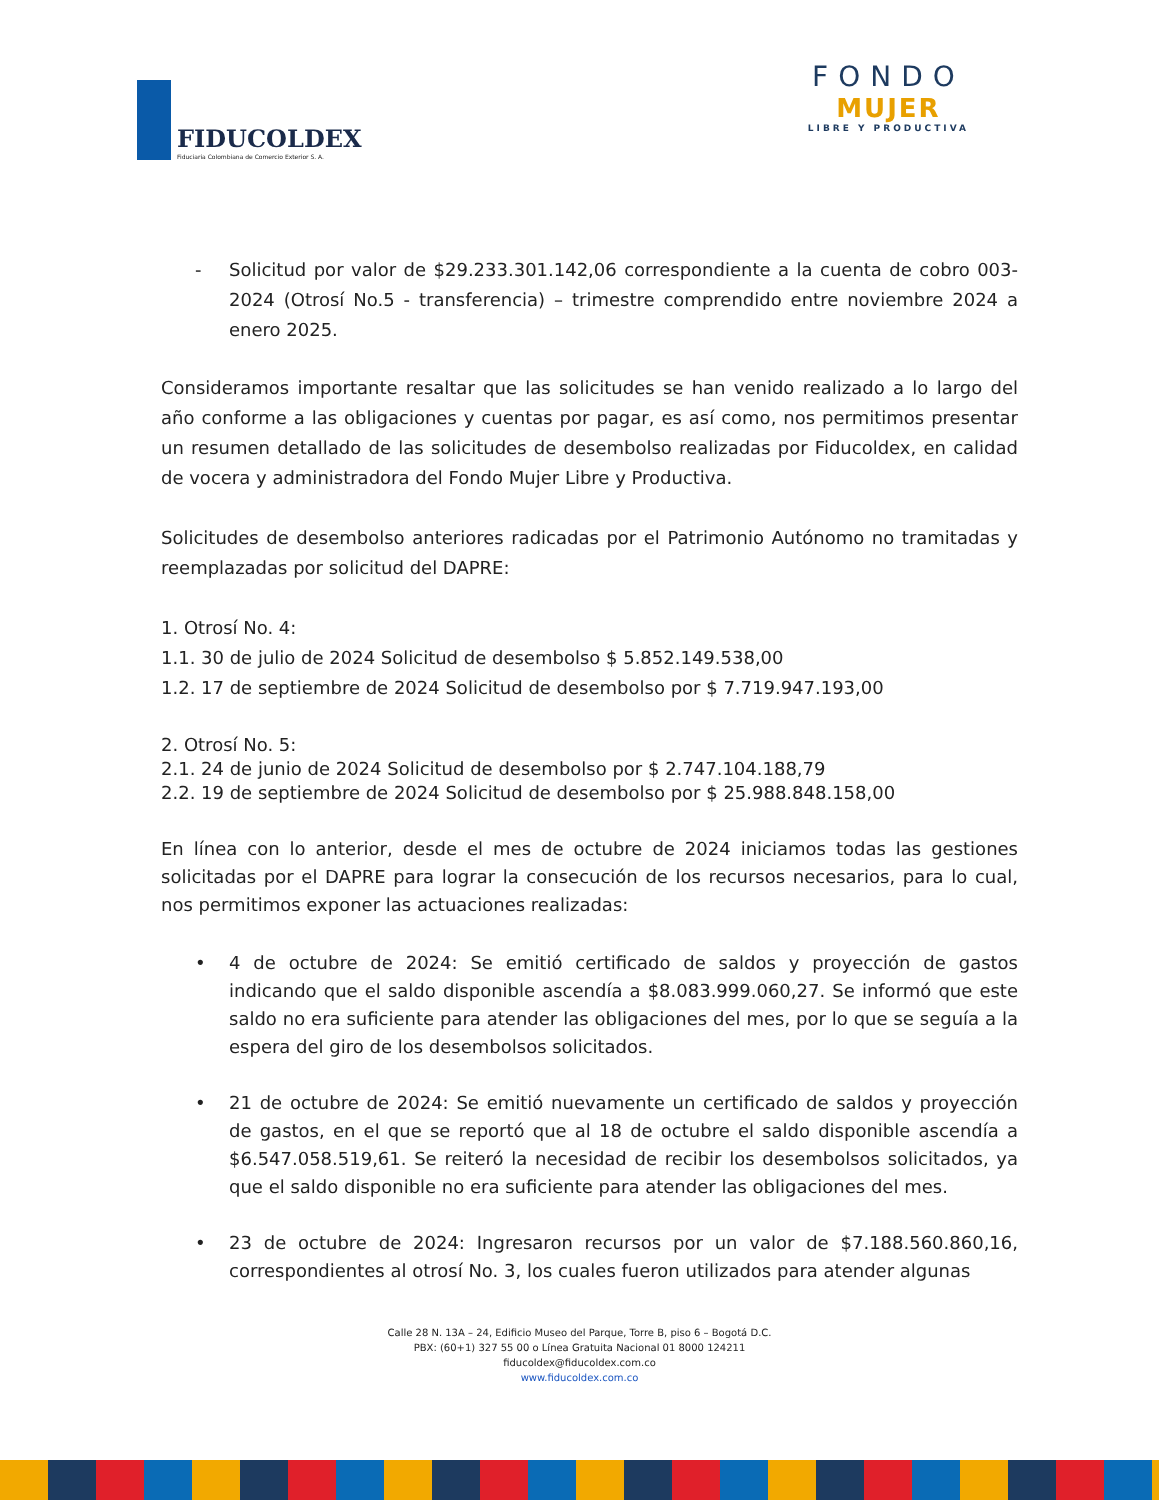FIDUCOLDEX
Fiduciaria Colombiana de Comercio Exterior S. A.
FONDO
MUJER
LIBRE Y PRODUCTIVA
- Solicitud por valor de $29.233.301.142,06 correspondiente a la cuenta de cobro 003-2024 (Otrosí No.5 - transferencia) – trimestre comprendido entre noviembre 2024 a enero 2025.
Consideramos importante resaltar que las solicitudes se han venido realizado a lo largo del año conforme a las obligaciones y cuentas por pagar, es así como, nos permitimos presentar un resumen detallado de las solicitudes de desembolso realizadas por Fiducoldex, en calidad de vocera y administradora del Fondo Mujer Libre y Productiva.
Solicitudes de desembolso anteriores radicadas por el Patrimonio Autónomo no tramitadas y reemplazadas por solicitud del DAPRE:
1. Otrosí No. 4:
1.1. 30 de julio de 2024 Solicitud de desembolso $ 5.852.149.538,00
1.2. 17 de septiembre de 2024 Solicitud de desembolso por $ 7.719.947.193,00
2. Otrosí No. 5:
2.1. 24 de junio de 2024 Solicitud de desembolso por $ 2.747.104.188,79
2.2. 19 de septiembre de 2024 Solicitud de desembolso por $ 25.988.848.158,00
En línea con lo anterior, desde el mes de octubre de 2024 iniciamos todas las gestiones solicitadas por el DAPRE para lograr la consecución de los recursos necesarios, para lo cual, nos permitimos exponer las actuaciones realizadas:
• 4 de octubre de 2024: Se emitió certificado de saldos y proyección de gastos indicando que el saldo disponible ascendía a $8.083.999.060,27. Se informó que este saldo no era suficiente para atender las obligaciones del mes, por lo que se seguía a la espera del giro de los desembolsos solicitados.
• 21 de octubre de 2024: Se emitió nuevamente un certificado de saldos y proyección de gastos, en el que se reportó que al 18 de octubre el saldo disponible ascendía a $6.547.058.519,61. Se reiteró la necesidad de recibir los desembolsos solicitados, ya que el saldo disponible no era suficiente para atender las obligaciones del mes.
• 23 de octubre de 2024: Ingresaron recursos por un valor de $7.188.560.860,16, correspondientes al otrosí No. 3, los cuales fueron utilizados para atender algunas
Calle 28 N. 13A – 24, Edificio Museo del Parque, Torre B, piso 6 – Bogotá D.C.
PBX: (60+1) 327 55 00 o Línea Gratuita Nacional 01 8000 124211
fiducoldex@fiducoldex.com.co
www.fiducoldex.com.co